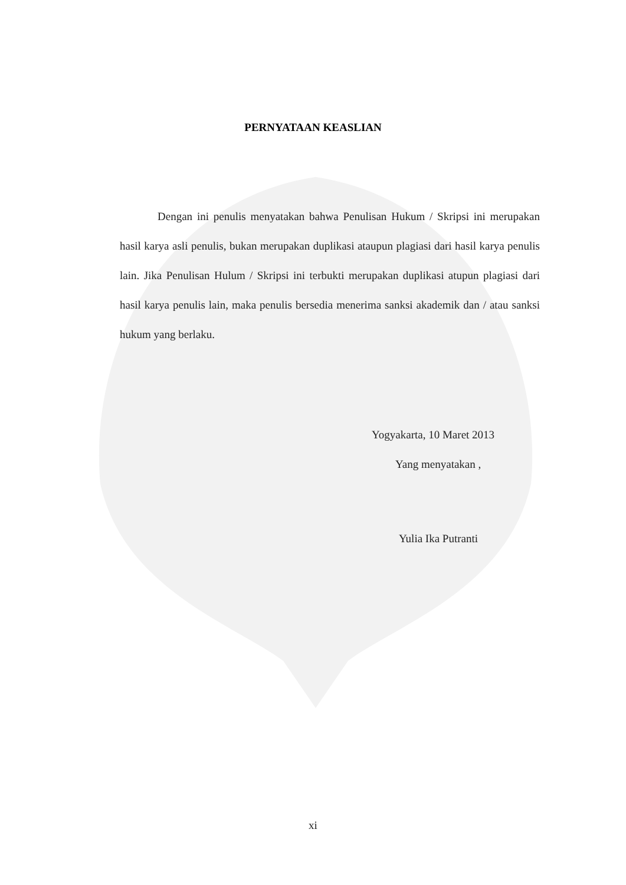PERNYATAAN KEASLIAN
Dengan ini penulis menyatakan bahwa Penulisan Hukum / Skripsi ini merupakan hasil karya asli penulis, bukan merupakan duplikasi ataupun plagiasi dari hasil karya penulis lain. Jika Penulisan Hulum / Skripsi ini terbukti merupakan duplikasi atupun plagiasi dari hasil karya penulis lain, maka penulis bersedia menerima sanksi akademik dan / atau sanksi hukum yang berlaku.
Yogyakarta, 10 Maret 2013
Yang menyatakan ,
Yulia Ika Putranti
xi